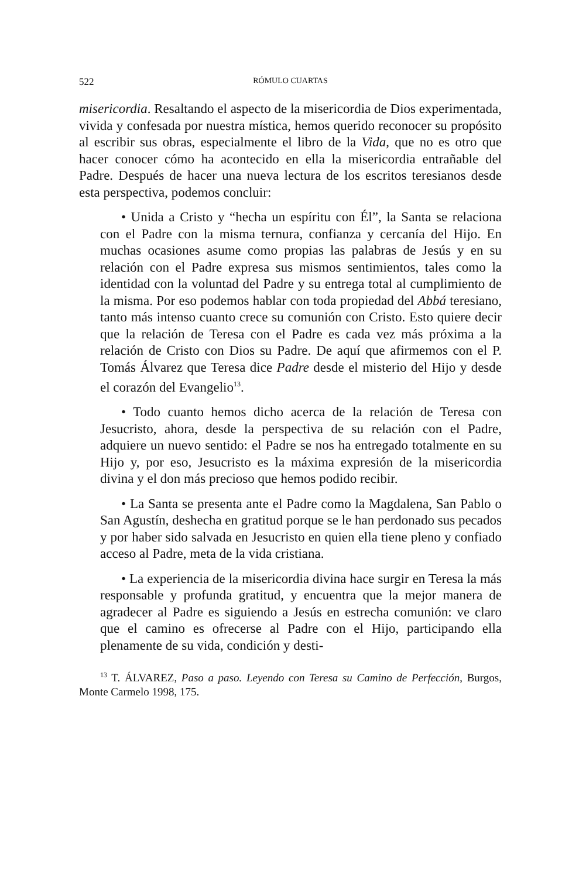522 RÓMULO CUARTAS
misericordia. Resaltando el aspecto de la misericordia de Dios experimentada, vivida y confesada por nuestra mística, hemos querido reconocer su propósito al escribir sus obras, especialmente el libro de la Vida, que no es otro que hacer conocer cómo ha acontecido en ella la misericordia entrañable del Padre. Después de hacer una nueva lectura de los escritos teresianos desde esta perspectiva, podemos concluir:
• Unida a Cristo y “hecha un espíritu con Él”, la Santa se relaciona con el Padre con la misma ternura, confianza y cercanía del Hijo. En muchas ocasiones asume como propias las palabras de Jesús y en su relación con el Padre expresa sus mismos sentimientos, tales como la identidad con la voluntad del Padre y su entrega total al cumplimiento de la misma. Por eso podemos hablar con toda propiedad del Abbá teresiano, tanto más intenso cuanto crece su comunión con Cristo. Esto quiere decir que la relación de Teresa con el Padre es cada vez más próxima a la relación de Cristo con Dios su Padre. De aquí que afirmemos con el P. Tomás Álvarez que Teresa dice Padre desde el misterio del Hijo y desde el corazón del Evangelio<sup>13</sup>.
• Todo cuanto hemos dicho acerca de la relación de Teresa con Jesucristo, ahora, desde la perspectiva de su relación con el Padre, adquiere un nuevo sentido: el Padre se nos ha entregado totalmente en su Hijo y, por eso, Jesucristo es la máxima expresión de la misericordia divina y el don más precioso que hemos podido recibir.
• La Santa se presenta ante el Padre como la Magdalena, San Pablo o San Agustín, deshecha en gratitud porque se le han perdonado sus pecados y por haber sido salvada en Jesucristo en quien ella tiene pleno y confiado acceso al Padre, meta de la vida cristiana.
• La experiencia de la misericordia divina hace surgir en Teresa la más responsable y profunda gratitud, y encuentra que la mejor manera de agradecer al Padre es siguiendo a Jesús en estrecha comunión: ve claro que el camino es ofrecerse al Padre con el Hijo, participando ella plenamente de su vida, condición y desti-
<sup>13</sup> T. ÁLVAREZ, Paso a paso. Leyendo con Teresa su Camino de Perfección, Burgos, Monte Carmelo 1998, 175.